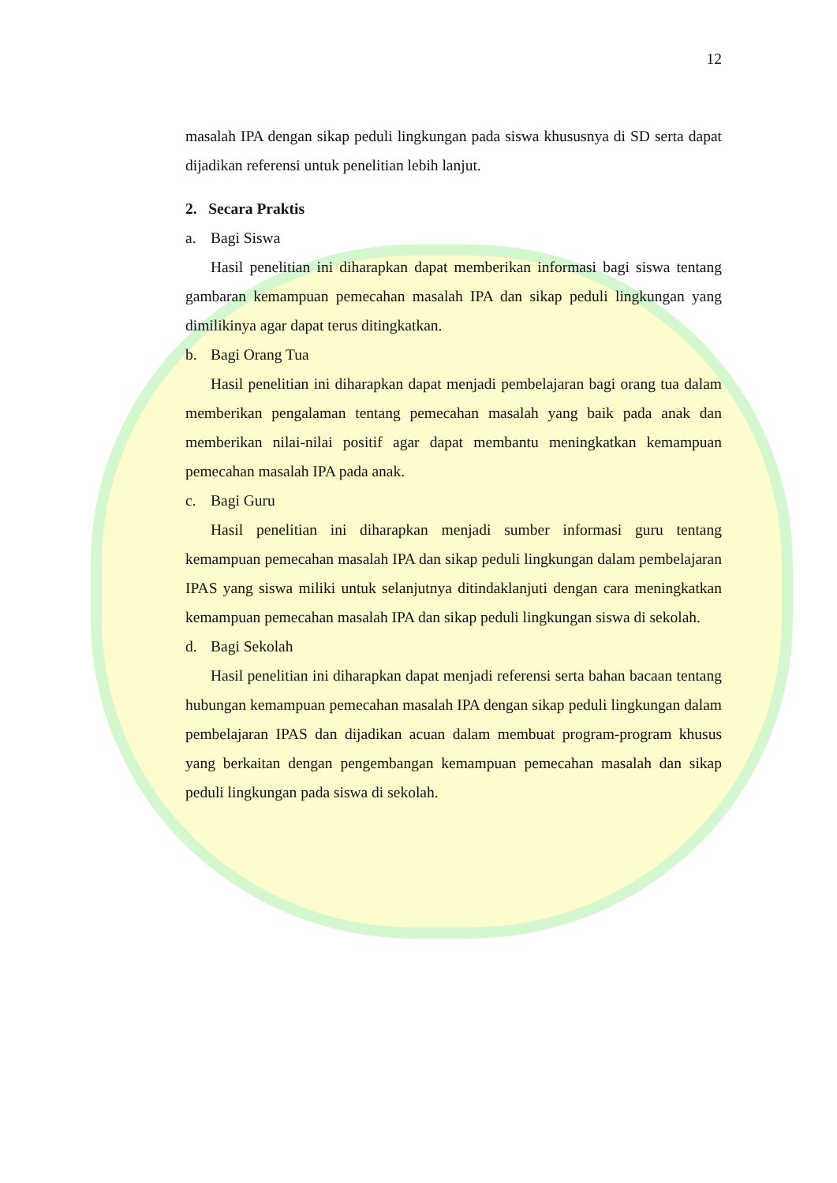12
masalah IPA dengan sikap peduli lingkungan pada siswa khususnya di SD serta dapat dijadikan referensi untuk penelitian lebih lanjut.
2. Secara Praktis
a. Bagi Siswa
Hasil penelitian ini diharapkan dapat memberikan informasi bagi siswa tentang gambaran kemampuan pemecahan masalah IPA dan sikap peduli lingkungan yang dimilikinya agar dapat terus ditingkatkan.
b. Bagi Orang Tua
Hasil penelitian ini diharapkan dapat menjadi pembelajaran bagi orang tua dalam memberikan pengalaman tentang pemecahan masalah yang baik pada anak dan memberikan nilai-nilai positif agar dapat membantu meningkatkan kemampuan pemecahan masalah IPA pada anak.
c. Bagi Guru
Hasil penelitian ini diharapkan menjadi sumber informasi guru tentang kemampuan pemecahan masalah IPA dan sikap peduli lingkungan dalam pembelajaran IPAS yang siswa miliki untuk selanjutnya ditindaklanjuti dengan cara meningkatkan kemampuan pemecahan masalah IPA dan sikap peduli lingkungan siswa di sekolah.
d. Bagi Sekolah
Hasil penelitian ini diharapkan dapat menjadi referensi serta bahan bacaan tentang hubungan kemampuan pemecahan masalah IPA dengan sikap peduli lingkungan dalam pembelajaran IPAS dan dijadikan acuan dalam membuat program-program khusus yang berkaitan dengan pengembangan kemampuan pemecahan masalah dan sikap peduli lingkungan pada siswa di sekolah.